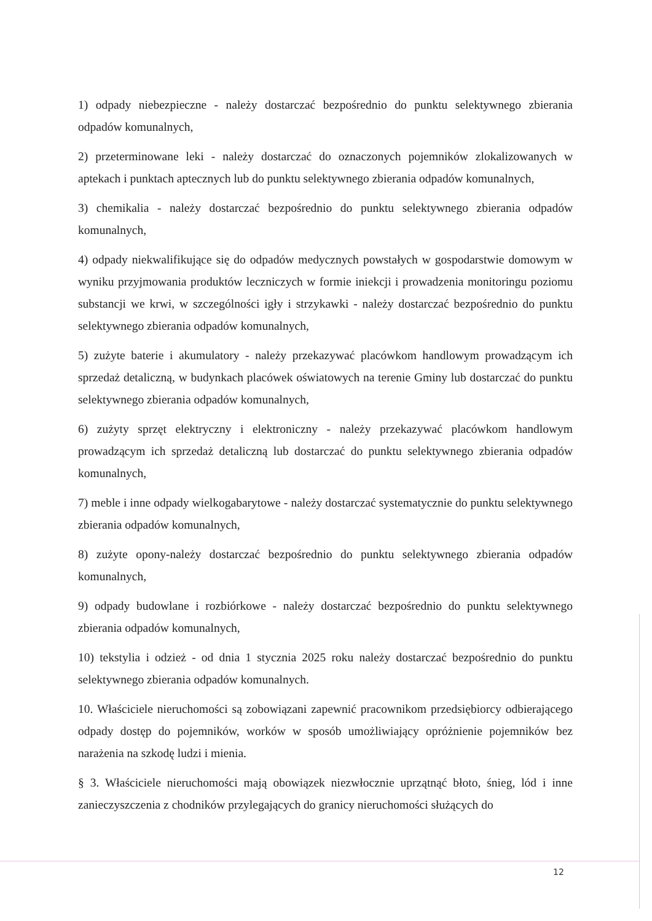1) odpady niebezpieczne - należy dostarczać bezpośrednio do punktu selektywnego zbierania odpadów komunalnych,
2) przeterminowane leki - należy dostarczać do oznaczonych pojemników zlokalizowanych w aptekach i punktach aptecznych lub do punktu selektywnego zbierania odpadów komunalnych,
3) chemikalia - należy dostarczać bezpośrednio do punktu selektywnego zbierania odpadów komunalnych,
4) odpady niekwalifikujące się do odpadów medycznych powstałych w gospodarstwie domowym w wyniku przyjmowania produktów leczniczych w formie iniekcji i prowadzenia monitoringu poziomu substancji we krwi, w szczególności igły i strzykawki - należy dostarczać bezpośrednio do punktu selektywnego zbierania odpadów komunalnych,
5) zużyte baterie i akumulatory - należy przekazywać placówkom handlowym prowadzącym ich sprzedaż detaliczną, w budynkach placówek oświatowych na terenie Gminy lub dostarczać do punktu selektywnego zbierania odpadów komunalnych,
6) zużyty sprzęt elektryczny i elektroniczny - należy przekazywać placówkom handlowym prowadzącym ich sprzedaż detaliczną lub dostarczać do punktu selektywnego zbierania odpadów komunalnych,
7) meble i inne odpady wielkogabarytowe - należy dostarczać systematycznie do punktu selektywnego zbierania odpadów komunalnych,
8) zużyte opony-należy dostarczać bezpośrednio do punktu selektywnego zbierania odpadów komunalnych,
9) odpady budowlane i rozbiórkowe - należy dostarczać bezpośrednio do punktu selektywnego zbierania odpadów komunalnych,
10) tekstylia i odzież - od dnia 1 stycznia 2025 roku należy dostarczać bezpośrednio do punktu selektywnego zbierania odpadów komunalnych.
10. Właściciele nieruchomości są zobowiązani zapewnić pracownikom przedsiębiorcy odbierającego odpady dostęp do pojemników, worków w sposób umożliwiający opróżnienie pojemników bez narażenia na szkodę ludzi i mienia.
§ 3. Właściciele nieruchomości mają obowiązek niezwłocznie uprzątnąć błoto, śnieg, lód i inne zanieczyszczenia z chodników przylegających do granicy nieruchomości służących do
12